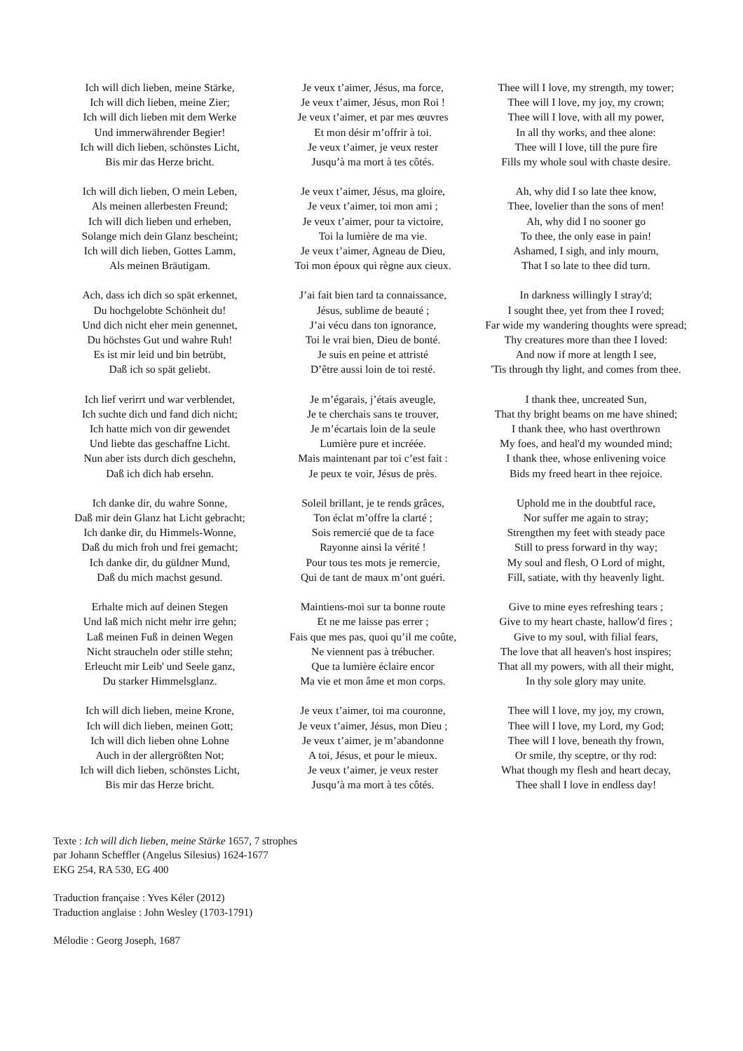Ich will dich lieben, meine Stärke,
Ich will dich lieben, meine Zier;
Ich will dich lieben mit dem Werke
Und immerwährender Begier!
Ich will dich lieben, schönstes Licht,
Bis mir das Herze bricht.
Ich will dich lieben, O mein Leben,
Als meinen allerbesten Freund;
Ich will dich lieben und erheben,
Solange mich dein Glanz bescheint;
Ich will dich lieben, Gottes Lamm,
Als meinen Bräutigam.
Ach, dass ich dich so spät erkennet,
Du hochgelobte Schönheit du!
Und dich nicht eher mein genennet,
Du höchstes Gut und wahre Ruh!
Es ist mir leid und bin betrübt,
Daß ich so spät geliebt.
Ich lief verirrt und war verblendet,
Ich suchte dich und fand dich nicht;
Ich hatte mich von dir gewendet
Und liebte das geschaffne Licht.
Nun aber ists durch dich geschehn,
Daß ich dich hab ersehn.
Ich danke dir, du wahre Sonne,
Daß mir dein Glanz hat Licht gebracht;
Ich danke dir, du Himmels-Wonne,
Daß du mich froh und frei gemacht;
Ich danke dir, du güldner Mund,
Daß du mich machst gesund.
Erhalte mich auf deinen Stegen
Und laß mich nicht mehr irre gehn;
Laß meinen Fuß in deinen Wegen
Nicht straucheln oder stille stehn;
Erleucht mir Leib' und Seele ganz,
Du starker Himmelsglanz.
Ich will dich lieben, meine Krone,
Ich will dich lieben, meinen Gott;
Ich will dich lieben ohne Lohne
Auch in der allergrößten Not;
Ich will dich lieben, schönstes Licht,
Bis mir das Herze bricht.
Je veux t’aimer, Jésus, ma force,
Je veux t’aimer, Jésus, mon Roi !
Je veux t’aimer, et par mes œuvres
Et mon désir m’offrir à toi.
Je veux t’aimer, je veux rester
Jusqu’à ma mort à tes côtés.
Je veux t’aimer, Jésus, ma gloire,
Je veux t’aimer, toi mon ami ;
Je veux t’aimer, pour ta victoire,
Toi la lumière de ma vie.
Je veux t’aimer, Agneau de Dieu,
Toi mon époux qui règne aux cieux.
J’ai fait bien tard ta connaissance,
Jésus, sublime de beauté ;
J’ai vécu dans ton ignorance,
Toi le vrai bien, Dieu de bonté.
Je suis en peine et attristé
D’être aussi loin de toi resté.
Je m’égarais, j’étais aveugle,
Je te cherchais sans te trouver,
Je m’écartais loin de la seule
Lumière pure et incréée.
Mais maintenant par toi c’est fait :
Je peux te voir, Jésus de près.
Soleil brillant, je te rends grâces,
Ton éclat m’offre la clarté ;
Sois remercié que de ta face
Rayonne ainsi la vérité !
Pour tous tes mots je remercie,
Qui de tant de maux m’ont guéri.
Maintiens-moi sur ta bonne route
Et ne me laisse pas errer ;
Fais que mes pas, quoi qu’il me coûte,
Ne viennent pas à trébucher.
Que ta lumière éclaire encor
Ma vie et mon âme et mon corps.
Je veux t’aimer, toi ma couronne,
Je veux t’aimer, Jésus, mon Dieu ;
Je veux t’aimer, je m’abandonne
A toi, Jésus, et pour le mieux.
Je veux t’aimer, je veux rester
Jusqu’à ma mort à tes côtés.
Thee will I love, my strength, my tower;
Thee will I love, my joy, my crown;
Thee will I love, with all my power,
In all thy works, and thee alone:
Thee will I love, till the pure fire
Fills my whole soul with chaste desire.
Ah, why did I so late thee know,
Thee, lovelier than the sons of men!
Ah, why did I no sooner go
To thee, the only ease in pain!
Ashamed, I sigh, and inly mourn,
That I so late to thee did turn.
In darkness willingly I stray'd;
I sought thee, yet from thee I roved;
Far wide my wandering thoughts were spread;
Thy creatures more than thee I loved:
And now if more at length I see,
'Tis through thy light, and comes from thee.
I thank thee, uncreated Sun,
That thy bright beams on me have shined;
I thank thee, who hast overthrown
My foes, and heal'd my wounded mind;
I thank thee, whose enlivening voice
Bids my freed heart in thee rejoice.
Uphold me in the doubtful race,
Nor suffer me again to stray;
Strengthen my feet with steady pace
Still to press forward in thy way;
My soul and flesh, O Lord of might,
Fill, satiate, with thy heavenly light.
Give to mine eyes refreshing tears ;
Give to my heart chaste, hallow'd fires ;
Give to my soul, with filial fears,
The love that all heaven's host inspires;
That all my powers, with all their might,
In thy sole glory may unite.
Thee will I love, my joy, my crown,
Thee will I love, my Lord, my God;
Thee will I love, beneath thy frown,
Or smile, thy sceptre, or thy rod:
What though my flesh and heart decay,
Thee shall I love in endless day!
Texte : Ich will dich lieben, meine Stärke 1657, 7 strophes
par Johann Scheffler (Angelus Silesius) 1624-1677
EKG 254, RA 530, EG 400
Traduction française : Yves Kéler (2012)
Traduction anglaise : John Wesley (1703-1791)
Mélodie : Georg Joseph, 1687